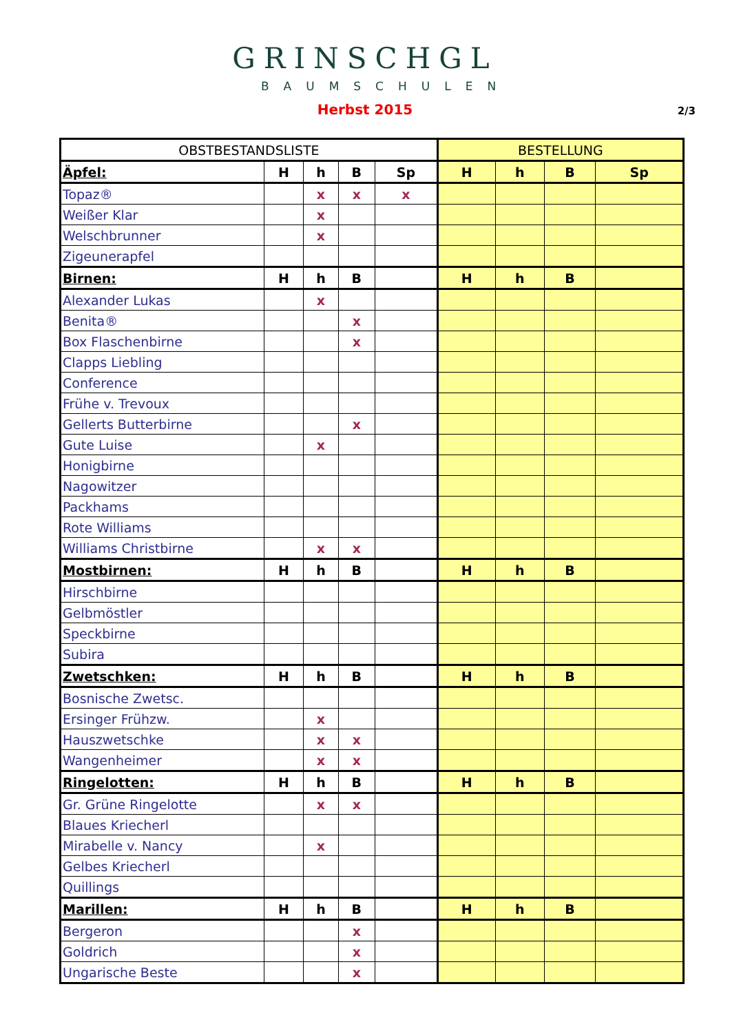GRINSCHGL
BAUMSCHULEN
2/3
Herbst 2015
| OBSTBESTANDSLISTE | | | | | BESTELLUNG | | | |
| --- | --- | --- | --- | --- | --- | --- | --- | --- |
| Äpfel: | H | h | B | Sp | H | h | B | Sp |
| Topaz® | | x | x | x | | | | |
| Weißer Klar | | x | | | | | | |
| Welschbrunner | | x | | | | | | |
| Zigeunerapfel | | | | | | | | |
| Birnen: | H | h | B | | H | h | B | |
| Alexander Lukas | | x | | | | | | |
| Benita® | | | x | | | | | |
| Box Flaschenbirne | | | x | | | | | |
| Clapps Liebling | | | | | | | | |
| Conference | | | | | | | | |
| Frühe v. Trevoux | | | | | | | | |
| Gellerts Butterbirne | | | x | | | | | |
| Gute Luise | | x | | | | | | |
| Honigbirne | | | | | | | | |
| Nagowitzer | | | | | | | | |
| Packhams | | | | | | | | |
| Rote Williams | | | | | | | | |
| Williams Christbirne | | x | x | | | | | |
| Mostbirnen: | H | h | B | | H | h | B | |
| Hirschbirne | | | | | | | | |
| Gelbmöstler | | | | | | | | |
| Speckbirne | | | | | | | | |
| Subira | | | | | | | | |
| Zwetschken: | H | h | B | | H | h | B | |
| Bosnische Zwetsc. | | | | | | | | |
| Ersinger Frühzw. | | x | | | | | | |
| Hauszwetschke | | x | x | | | | | |
| Wangenheimer | | x | x | | | | | |
| Ringelotten: | H | h | B | | H | h | B | |
| Gr. Grüne Ringelotte | | x | x | | | | | |
| Blaues Kriecherl | | | | | | | | |
| Mirabelle v. Nancy | | x | | | | | | |
| Gelbes Kriecherl | | | | | | | | |
| Quillings | | | | | | | | |
| Marillen: | H | h | B | | H | h | B | |
| Bergeron | | | x | | | | | |
| Goldrich | | | x | | | | | |
| Ungarische Beste | | | x | | | | | |